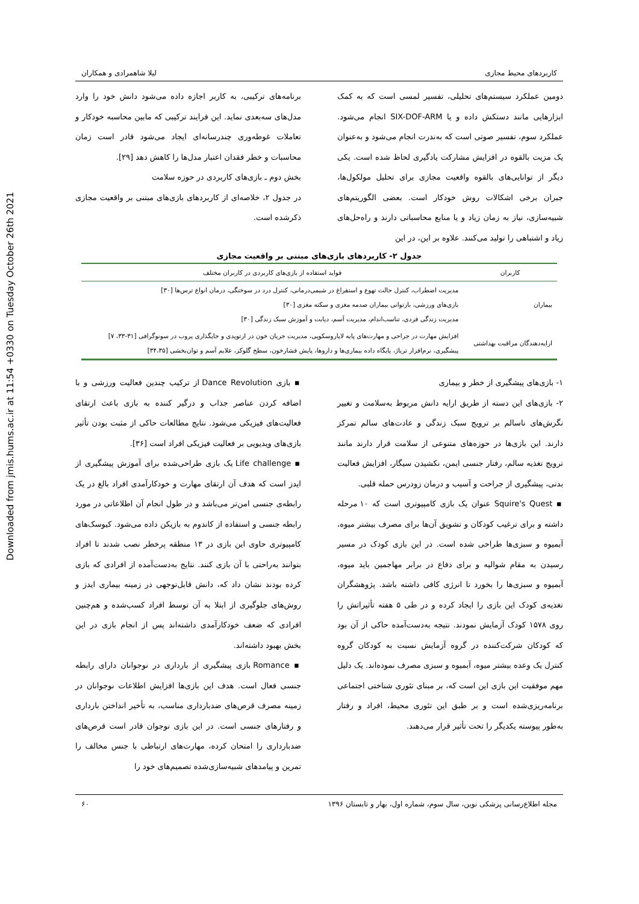Downloaded from jmis.hums.ac.ir at 11:54 +0330 on Tuesday October 26th 2021
کاربردهای محیط مجازی لیلا شاهمرادی و همکاران
دومین عملکرد سیستم‌های تحلیلی، تفسیر لمسی است که به کمک ابزارهایی مانند دستکش داده و یا SIX-DOF-ARM انجام می‌شود. عملکرد سوم، تفسیر صوتی است که به‌ندرت انجام می‌شود و به‌عنوان یک مزیت بالقوه در افزایش مشارکت یادگیری لحاظ شده است. یکی دیگر از توانایی‌های بالقوه واقعیت مجازی برای تحلیل مولکول‌ها، جبران برخی اشکالات روش خودکار است. بعضی الگوریتم‌های شبیه‌سازی، نیاز به زمان زیاد و یا منابع محاسباتی دارند و راه‌حل‌های زیاد و اشتباهی را تولید می‌کنند. علاوه بر این، در این
برنامه‌های ترکیبی، به کاربر اجازه داده می‌شود دانش خود را وارد مدل‌های سه‌بعدی نماید. این فرایند ترکیبی که مابین محاسبه خودکار و تعاملات غوطه‌وری چندرسانه‌ای ایجاد می‌شود قادر است زمان محاسبات و خطر فقدان اعتبار مدل‌ها را کاهش دهد [۲۹].
بخش دوم ـ بازی‌های کاربردی در حوزه سلامت
در جدول ۲، خلاصه‌ای از کاربردهای بازی‌های مبتنی بر واقعیت مجازی ذکرشده است.
جدول ۲- کاربردهای بازی‌های مبتنی بر واقعیت مجازی
| کاربران | فواید استفاده از بازی‌های کاربردی در کاربران مختلف |
| --- | --- |
| بیماران | مدیریت اضطراب، کنترل حالت تهوع و استفراغ در شیمی‌درمانی، کنترل درد در سوختگی، درمان انواع ترس‌ها [۳۰] بازی‌های ورزشی، بازتوانی بیماران صدمه مغزی و سکته مغزی [۳۰] مدیریت زندگی فردی، تناسب‌اندام، مدیریت آسم، دیابت و آموزش سبک زندگی [۳۰] |
| ارایه‌دهندگان مراقبت بهداشتی | افزایش مهارت در جراحی و مهارت‌های پایه لاپاروسکوپی، مدیریت جریان خون در ارتوپدی و جایگذاری پروب در سونوگرافی [۳۱-۳۳، ۷] پیشگیری، نرم‌افزار تریاژ، پایگاه داده بیماری‌ها و داروها، پایش فشارخون، سطح گلوکز، علایم آسم و توان‌بخشی [۳۴،۳۵] |
۱- بازی‌های پیشگیری از خطر و بیماری
۲- بازی‌های این دسته از طریق ارایه دانش مربوط به‌سلامت و تغییر نگرش‌های ناسالم بر ترویج سبک زندگی و عادت‌های سالم تمرکز دارند. این بازی‌ها در حوزه‌های متنوعی از سلامت قرار دارند مانند ترویج تغذیه سالم، رفتار جنسی ایمن، نکشیدن سیگار، افزایش فعالیت بدنی، پیشگیری از جراحت و آسیب و درمان زودرس حمله قلبی.
▪ Squire's Quest عنوان یک بازی کامپیوتری است که ۱۰ مرحله داشته و برای ترغیب کودکان و تشویق آن‌ها برای مصرف بیشتر میوه، آبمیوه و سبزی‌ها طراحی شده است. در این بازی کودک در مسیر رسیدن به مقام شوالیه و برای دفاع در برابر مهاجمین باید میوه، آبمیوه و سبزی‌ها را بخورد تا انرژی کافی داشته باشد. پژوهشگران تغذیه‌ی کودک این بازی را ایجاد کرده و در طی ۵ هفته تأثیراتش را روی ۱۵۷۸ کودک آزمایش نمودند. نتیجه به‌دست‌آمده حاکی از آن بود که کودکان شرکت‌کننده در گروه آزمایش نسبت به کودکان گروه کنترل یک وعده بیشتر میوه، آبمیوه و سبزی مصرف نموده‌اند. یک دلیل مهم موفقیت این بازی این است که، بر مبنای تئوری شناختی اجتماعی برنامه‌ریزی‌شده است و بر طبق این تئوری محیط، افراد و رفتار به‌طور پیوسته یکدیگر را تحت تأثیر قرار می‌دهند.
▪ بازی Dance Revolution از ترکیب چندین فعالیت ورزشی و با اضافه کردن عناصر جذاب و درگیر کننده به بازی باعث ارتقای فعالیت‌های فیزیکی می‌شود. نتایج مطالعات حاکی از مثبت بودن تأثیر بازی‌های ویدیویی بر فعالیت فیزیکی افراد است [۳۶].
▪ Life challenge یک بازی طراحی‌شده برای آموزش پیشگیری از ایدز است که هدف آن ارتقای مهارت و خودکارآمدی افراد بالغ در یک رابطه‌ی جنسی امن‌تر می‌باشد و در طول انجام آن اطلاعاتی در مورد رابطه جنسی و استفاده از کاندوم به بازیکن داده می‌شود. کیوسک‌های کامپیوتری حاوی این بازی در ۱۳ منطقه پرخطر نصب شدند تا افراد بتوانند به‌راحتی با آن بازی کنند. نتایج به‌دست‌آمده از افرادی که بازی کرده بودند نشان داد که، دانش قابل‌توجهی در زمینه بیماری ایدز و روش‌های جلوگیری از ابتلا به آن توسط افراد کسب‌شده و هم‌چنین افرادی که ضعف خودکارآمدی داشته‌اند پس از انجام بازی در این بخش بهبود داشته‌اند.
▪ Romance بازی پیشگیری از بارداری در نوجوانان دارای رابطه جنسی فعال است. هدف این بازی‌ها افزایش اطلاعات نوجوانان در زمینه مصرف قرص‌های ضدبارداری مناسب، به تأخیر انداختن بارداری و رفتارهای جنسی است. در این بازی نوجوان قادر است قرص‌های ضدبارداری را امتحان کرده، مهارت‌های ارتباطی با جنس مخالف را تمرین و پیامدهای شبیه‌سازی‌شده تصمیم‌های خود را
مجله اطلاع‌رسانی پزشکی نوین، سال سوم، شماره اول، بهار و تابستان ۱۳۹۶ ۶۰